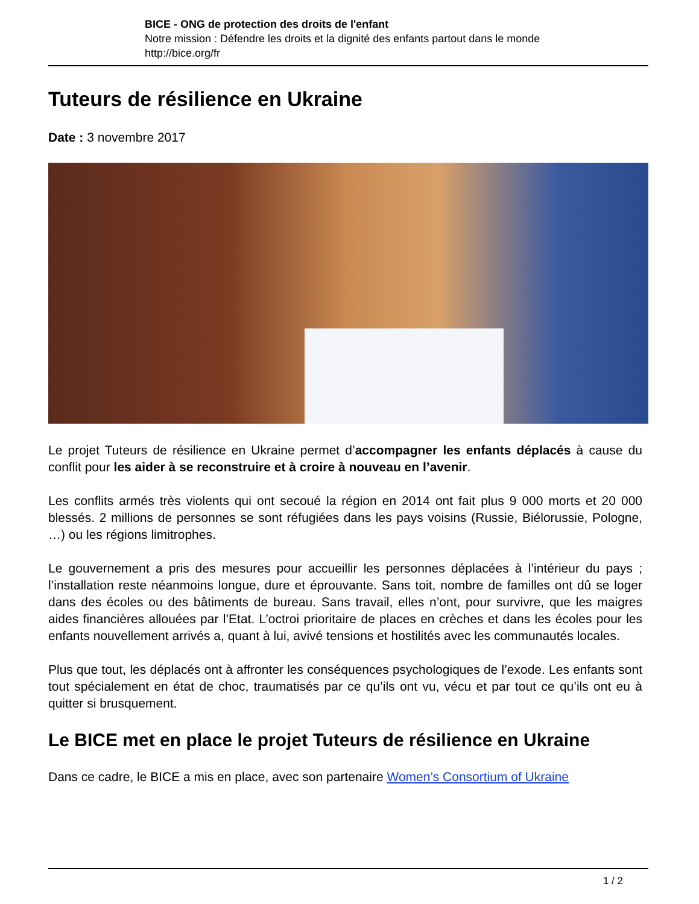BICE - ONG de protection des droits de l'enfant
Notre mission : Défendre les droits et la dignité des enfants partout dans le monde
http://bice.org/fr
Tuteurs de résilience en Ukraine
Date : 3 novembre 2017
Le projet Tuteurs de résilience en Ukraine permet d’accompagner les enfants déplacés à cause du conflit pour les aider à se reconstruire et à croire à nouveau en l’avenir.
Les conflits armés très violents qui ont secoué la région en 2014 ont fait plus 9 000 morts et 20 000 blessés. 2 millions de personnes se sont réfugiées dans les pays voisins (Russie, Biélorussie, Pologne, …) ou les régions limitrophes.
Le gouvernement a pris des mesures pour accueillir les personnes déplacées à l’intérieur du pays ; l’installation reste néanmoins longue, dure et éprouvante. Sans toit, nombre de familles ont dû se loger dans des écoles ou des bâtiments de bureau. Sans travail, elles n’ont, pour survivre, que les maigres aides financières allouées par l’Etat. L’octroi prioritaire de places en crèches et dans les écoles pour les enfants nouvellement arrivés a, quant à lui, avivé tensions et hostilités avec les communautés locales.
Plus que tout, les déplacés ont à affronter les conséquences psychologiques de l’exode. Les enfants sont tout spécialement en état de choc, traumatisés par ce qu’ils ont vu, vécu et par tout ce qu’ils ont eu à quitter si brusquement.
Le BICE met en place le projet Tuteurs de résilience en Ukraine
Dans ce cadre, le BICE a mis en place, avec son partenaire Women’s Consortium of Ukraine
1 / 2